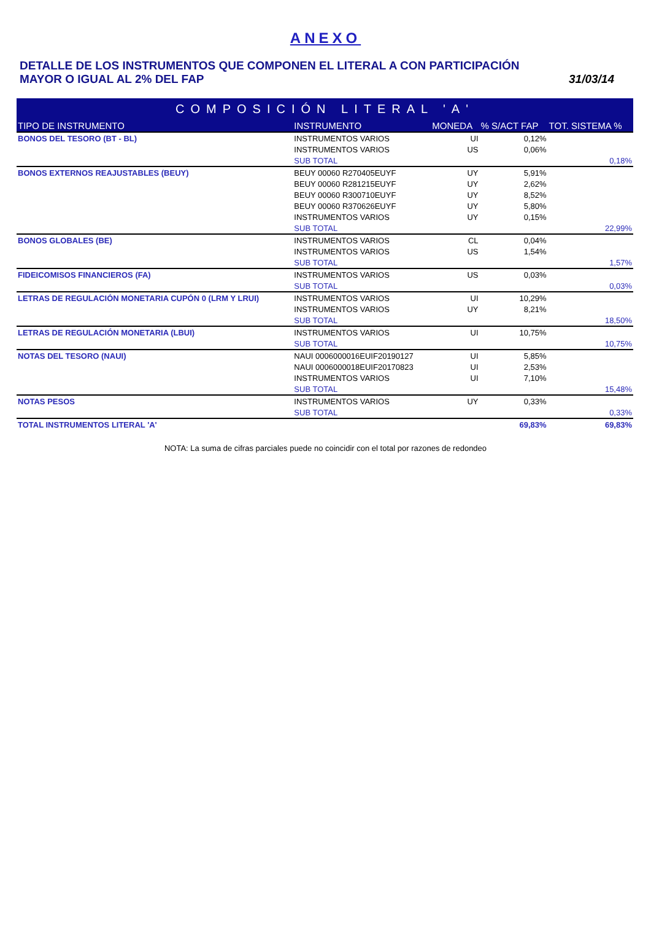ANEXO
DETALLE DE LOS INSTRUMENTOS QUE COMPONEN EL LITERAL A CON PARTICIPACIÓN
MAYOR O IGUAL AL 2% DEL FAP
31/03/14
| COMPOSICIÓN LITERAL 'A' | | | | |
| --- | --- | --- | --- | --- |
| TIPO DE INSTRUMENTO | INSTRUMENTO | MONEDA | % S/ACT FAP | TOT. SISTEMA % |
| BONOS DEL TESORO (BT - BL) | INSTRUMENTOS VARIOS | UI | 0,12% | |
| | INSTRUMENTOS VARIOS | US | 0,06% | |
| | SUB TOTAL | | | 0,18% |
| BONOS EXTERNOS REAJUSTABLES (BEUY) | BEUY 00060 R270405EUYF | UY | 5,91% | |
| | BEUY 00060 R281215EUYF | UY | 2,62% | |
| | BEUY 00060 R300710EUYF | UY | 8,52% | |
| | BEUY 00060 R370626EUYF | UY | 5,80% | |
| | INSTRUMENTOS VARIOS | UY | 0,15% | |
| | SUB TOTAL | | | 22,99% |
| BONOS GLOBALES (BE) | INSTRUMENTOS VARIOS | CL | 0,04% | |
| | INSTRUMENTOS VARIOS | US | 1,54% | |
| | SUB TOTAL | | | 1,57% |
| FIDEICOMISOS FINANCIEROS (FA) | INSTRUMENTOS VARIOS | US | 0,03% | |
| | SUB TOTAL | | | 0,03% |
| LETRAS DE REGULACIÓN MONETARIA CUPÓN 0 (LRM Y LRUI) | INSTRUMENTOS VARIOS | UI | 10,29% | |
| | INSTRUMENTOS VARIOS | UY | 8,21% | |
| | SUB TOTAL | | | 18,50% |
| LETRAS DE REGULACIÓN MONETARIA (LBUI) | INSTRUMENTOS VARIOS | UI | 10,75% | |
| | SUB TOTAL | | | 10,75% |
| NOTAS DEL TESORO (NAUI) | NAUI 0006000016EUIF20190127 | UI | 5,85% | |
| | NAUI 0006000018EUIF20170823 | UI | 2,53% | |
| | INSTRUMENTOS VARIOS | UI | 7,10% | |
| | SUB TOTAL | | | 15,48% |
| NOTAS PESOS | INSTRUMENTOS VARIOS | UY | 0,33% | |
| | SUB TOTAL | | | 0,33% |
| TOTAL INSTRUMENTOS LITERAL 'A' | | | 69,83% | 69,83% |
NOTA: La suma de cifras parciales puede no coincidir con el total por razones de redondeo